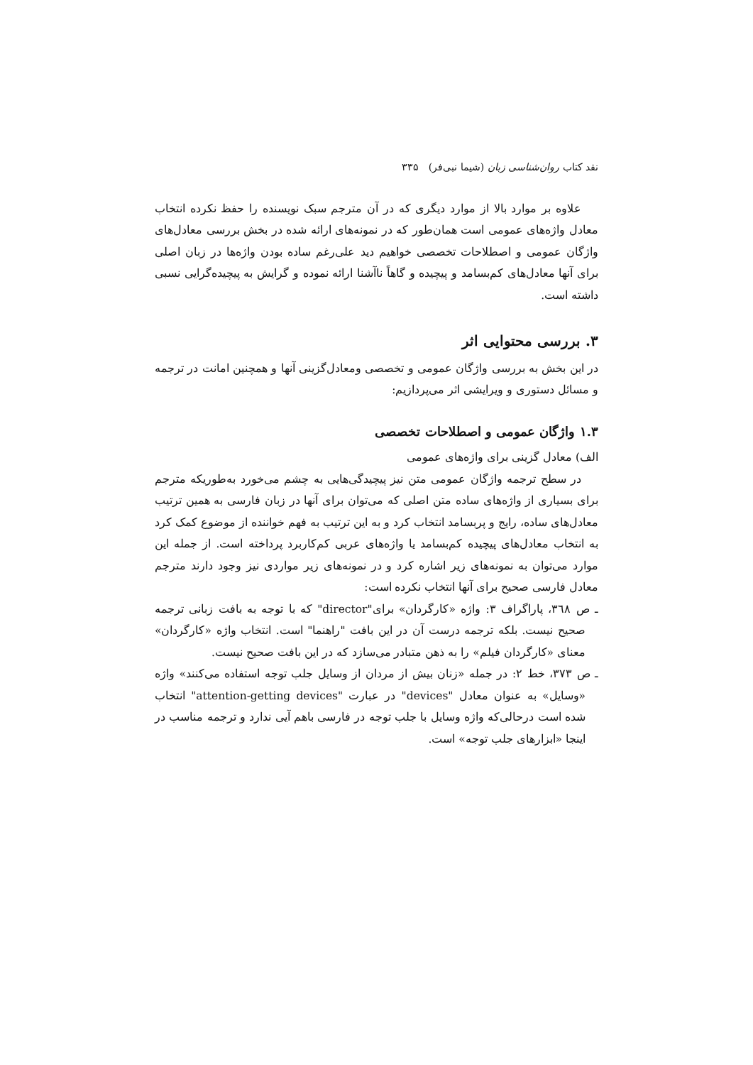نقد کتاب روان‌شناسی زبان (شیما نبی‌فر) ۳۳۵
علاوه بر موارد بالا از موارد دیگری که در آن مترجم سبک نویسنده را حفظ نکرده انتخاب معادل واژه‌های عمومی است همان‌طور که در نمونه‌های ارائه شده در بخش بررسی معادل‌های واژگان عمومی و اصطلاحات تخصصی خواهیم دید علی‌رغم ساده بودن واژه‌ها در زبان اصلی برای آنها معادل‌های کم‌بسامد و پیچیده و گاهاً ناآشنا ارائه نموده و گرایش به پیچیده‌گرایی نسبی داشته است.
۳. بررسی محتوایی اثر
در این بخش به بررسی واژگان عمومی و تخصصی ومعادل‌گزینی آنها و همچنین امانت در ترجمه و مسائل دستوری و ویرایشی اثر می‌پردازیم:
۱.۳ واژگان عمومی و اصطلاحات تخصصی
الف) معادل گزینی برای واژه‌های عمومی
در سطح ترجمه واژگان عمومی متن نیز پیچیدگی‌هایی به چشم می‌خورد به‌طوریکه مترجم برای بسیاری از واژه‌های ساده متن اصلی که می‌توان برای آنها در زبان فارسی به همین ترتیب معادل‌های ساده، رایج و پربسامد انتخاب کرد و به این ترتیب به فهم خواننده از موضوع کمک کرد به انتخاب معادل‌های پیچیده کم‌بسامد یا واژه‌های عربی کم‌کاربرد پرداخته است. از جمله این موارد می‌توان به نمونه‌های زیر اشاره کرد و در نمونه‌های زیر مواردی نیز وجود دارند مترجم معادل فارسی صحیح برای آنها انتخاب نکرده است:
ـ ص ۳٦۸، پاراگراف ۳: واژه «کارگردان» برای"director" که با توجه به بافت زبانی ترجمه صحیح نیست. بلکه ترجمه درست آن در این بافت "راهنما" است. انتخاب واژه «کارگردان» معنای «کارگردان فیلم» را به ذهن متبادر می‌سازد که در این بافت صحیح نیست.
ـ ص ۳۷۳، خط ۲: در جمله «زنان بیش از مردان از وسایل جلب توجه استفاده می‌کنند» واژه «وسایل» به عنوان معادل "devices" در عبارت "attention-getting devices" انتخاب شده است درحالی‌که واژه وسایل با جلب توجه در فارسی باهم آیی ندارد و ترجمه مناسب در اینجا «ابزارهای جلب توجه» است.